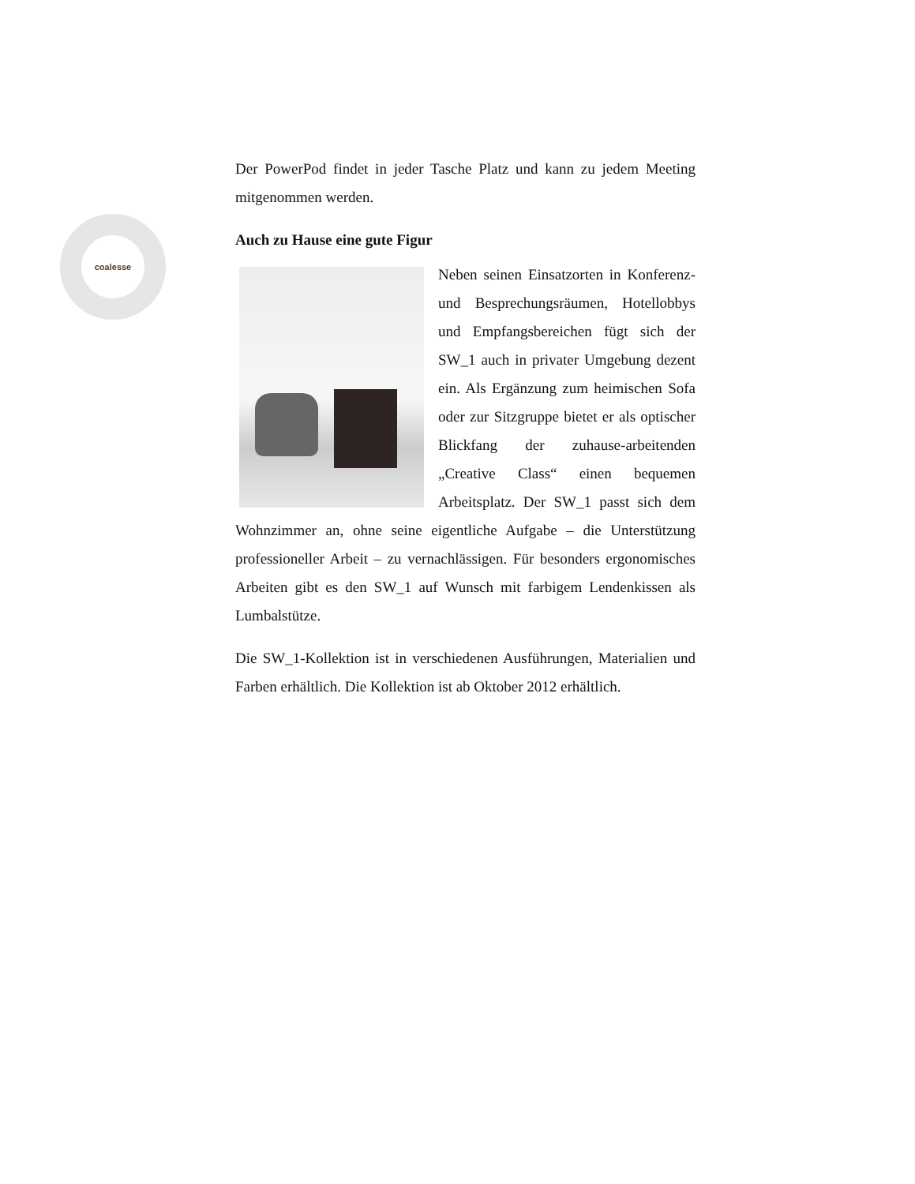coalesse
Der PowerPod findet in jeder Tasche Platz und kann zu jedem Meeting mitgenommen werden.
Auch zu Hause eine gute Figur
Neben seinen Einsatzorten in Konferenz- und Besprechungsräumen, Hotellobbys und Empfangsbereichen fügt sich der SW_1 auch in privater Umgebung dezent ein. Als Ergänzung zum heimischen Sofa oder zur Sitzgruppe bietet er als optischer Blickfang der zuhause-arbeitenden „Creative Class“ einen bequemen Arbeitsplatz. Der SW_1 passt sich dem Wohnzimmer an, ohne seine eigentliche Aufgabe – die Unterstützung professioneller Arbeit – zu vernachlässigen. Für besonders ergonomisches Arbeiten gibt es den SW_1 auf Wunsch mit farbigem Lendenkissen als Lumbalstütze.
Die SW_1-Kollektion ist in verschiedenen Ausführungen, Materialien und Farben erhältlich. Die Kollektion ist ab Oktober 2012 erhältlich.